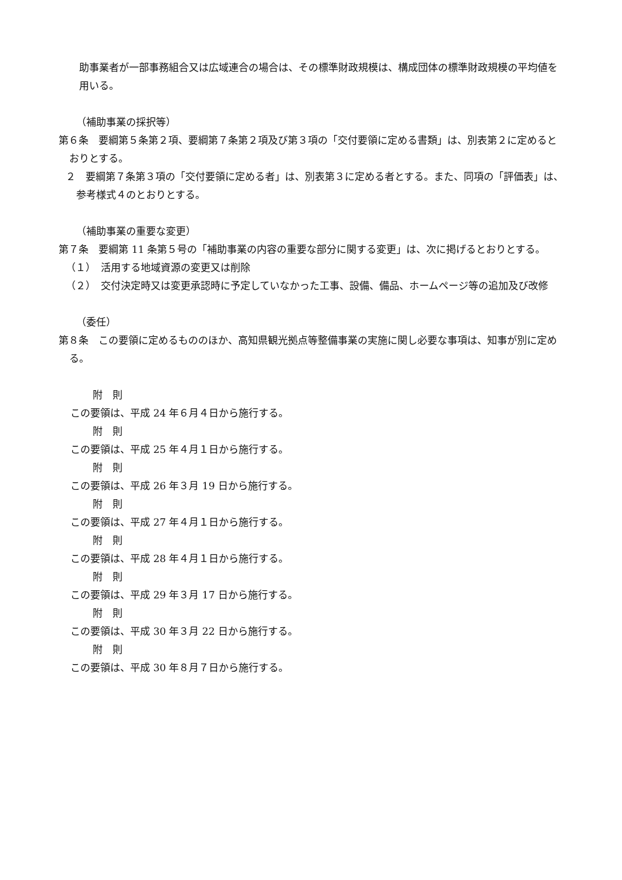助事業者が一部事務組合又は広域連合の場合は、その標準財政規模は、構成団体の標準財政規模の平均値を用いる。
（補助事業の採択等）
第６条　要綱第５条第２項、要綱第７条第２項及び第３項の「交付要領に定める書類」は、別表第２に定めるとおりとする。
２　要綱第７条第３項の「交付要領に定める者」は、別表第３に定める者とする。また、同項の「評価表」は、参考様式４のとおりとする。
（補助事業の重要な変更）
第７条　要綱第 11 条第５号の「補助事業の内容の重要な部分に関する変更」は、次に掲げるとおりとする。
（１）　活用する地域資源の変更又は削除
（２）　交付決定時又は変更承認時に予定していなかった工事、設備、備品、ホームページ等の追加及び改修
（委任）
第８条　この要領に定めるもののほか、高知県観光拠点等整備事業の実施に関し必要な事項は、知事が別に定める。
附　則
この要領は、平成 24 年６月４日から施行する。
附　則
この要領は、平成 25 年４月１日から施行する。
附　則
この要領は、平成 26 年３月 19 日から施行する。
附　則
この要領は、平成 27 年４月１日から施行する。
附　則
この要領は、平成 28 年４月１日から施行する。
附　則
この要領は、平成 29 年３月 17 日から施行する。
附　則
この要領は、平成 30 年３月 22 日から施行する。
附　則
この要領は、平成 30 年８月７日から施行する。